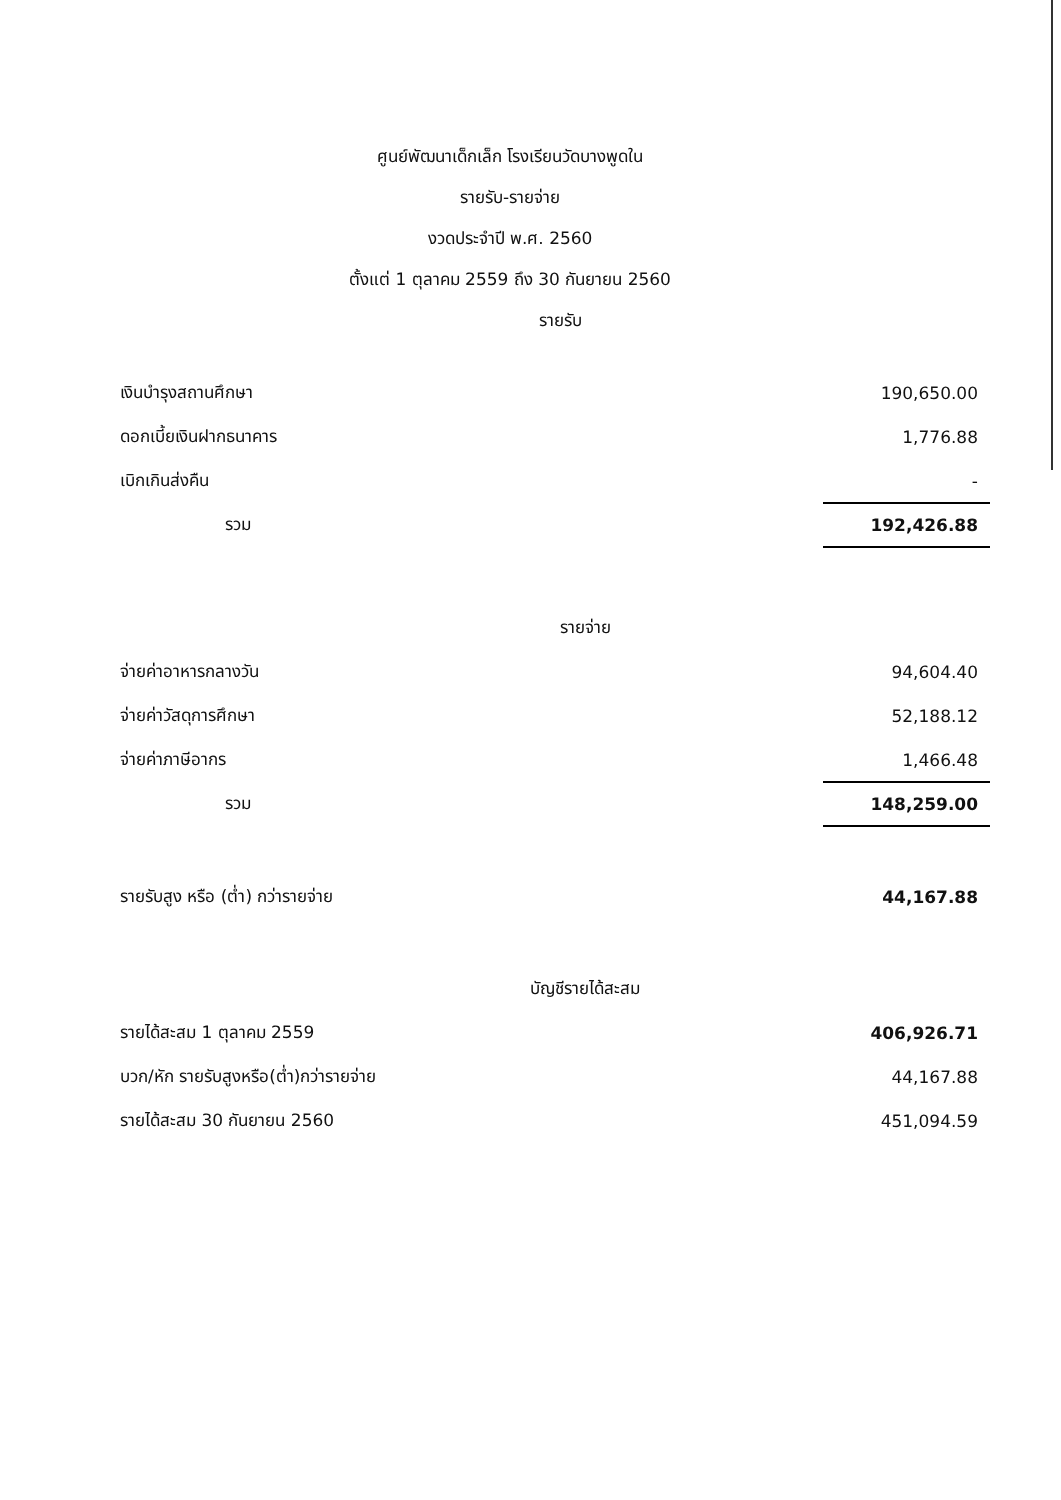ศูนย์พัฒนาเด็กเล็ก โรงเรียนวัดบางพูดใน
รายรับ-รายจ่าย
งวดประจำปี พ.ศ. 2560
ตั้งแต่ 1 ตุลาคม 2559 ถึง 30 กันยายน 2560
รายรับ
| เงินบำรุงสถานศึกษา | 190,650.00 |
| ดอกเบี้ยเงินฝากธนาคาร | 1,776.88 |
| เบิกเกินส่งคืน | - |
| รวม | 192,426.88 |
| รายจ่าย | |
| จ่ายค่าอาหารกลางวัน | 94,604.40 |
| จ่ายค่าวัสดุการศึกษา | 52,188.12 |
| จ่ายค่าภาษีอากร | 1,466.48 |
| รวม | 148,259.00 |
| รายรับสูง หรือ (ต่ำ) กว่ารายจ่าย | 44,167.88 |
| บัญชีรายได้สะสม | |
| รายได้สะสม 1 ตุลาคม 2559 | 406,926.71 |
| บวก/หัก รายรับสูงหรือ(ต่ำ)กว่ารายจ่าย | 44,167.88 |
| รายได้สะสม 30 กันยายน 2560 | 451,094.59 |